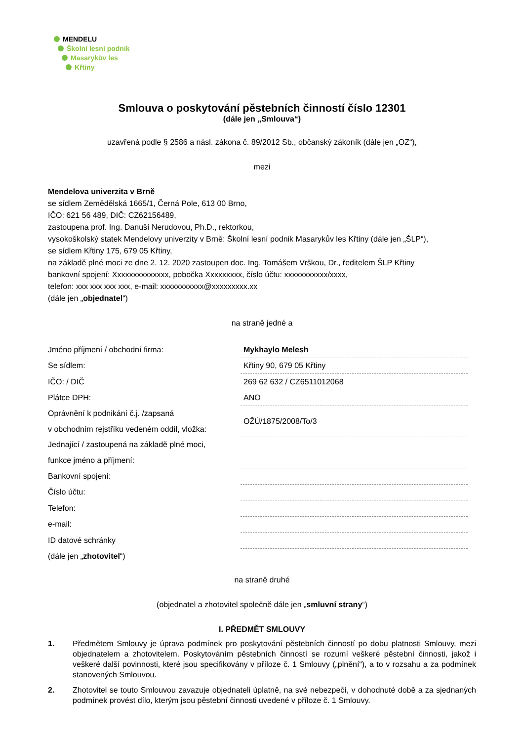MENDELU
Školní lesní podnik
Masarykův les
Křtiny
Smlouva o poskytování pěstebních činností číslo 12301
(dále jen „Smlouva“)
uzavřená podle § 2586 a násl. zákona č. 89/2012 Sb., občanský zákoník (dále jen „OZ“),
mezi
Mendelova univerzita v Brně
se sídlem Zemědělská 1665/1, Černá Pole, 613 00 Brno,
IČO: 621 56 489, DIČ: CZ62156489,
zastoupena prof. Ing. Danuší Nerudovou, Ph.D., rektorkou,
vysokoškolský statek Mendelovy univerzity v Brně: Školní lesní podnik Masarykův les Křtiny (dále jen „ŠLP“),
se sídlem Křtiny 175, 679 05 Křtiny,
na základě plné moci ze dne 2. 12. 2020 zastoupen doc. Ing. Tomášem Vrškou, Dr., ředitelem ŠLP Křtiny
bankovní spojení: Xxxxxxxxxxxxxx, pobočka Xxxxxxxxx, číslo účtu: xxxxxxxxxxx/xxxx,
telefon: xxx xxx xxx xxx, e-mail: xxxxxxxxxxx@xxxxxxxxx.xx
(dále jen „objednatel“)
na straně jedné a
| Jméno příjmení / obchodní firma: | Mykhaylo Melesh |
| Se sídlem: | Křtiny 90, 679 05 Křtiny |
| IČO: / DIČ | 269 62 632 / CZ6511012068 |
| Plátce DPH: | ANO |
| Oprávnění k podnikání č.j. /zapsaná | OŽÚ/1875/2008/To/3 |
| v obchodním rejstříku vedeném oddíl, vložka: | |
| Jednající / zastoupená na základě plné moci, | |
| funkce jméno a příjmení: | |
| Bankovní spojení: | |
| Číslo účtu: | |
| Telefon: | |
| e-mail: | |
| ID datové schránky | |
| (dále jen „ zhotovitel “) | |
na straně druhé
(objednatel a zhotovitel společně dále jen „smluvní strany“)
I. PŘEDMĚT SMLOUVY
1. Předmětem Smlouvy je úprava podmínek pro poskytování pěstebních činností po dobu platnosti Smlouvy, mezi objednatelem a zhotovitelem. Poskytováním pěstebních činností se rozumí veškeré pěstební činnosti, jakož i veškeré další povinnosti, které jsou specifikovány v příloze č. 1 Smlouvy („plnění“), a to v rozsahu a za podmínek stanovených Smlouvou.
2. Zhotovitel se touto Smlouvou zavazuje objednateli úplatně, na své nebezpečí, v dohodnuté době a za sjednaných podmínek provést dílo, kterým jsou pěstební činnosti uvedené v příloze č. 1 Smlouvy.